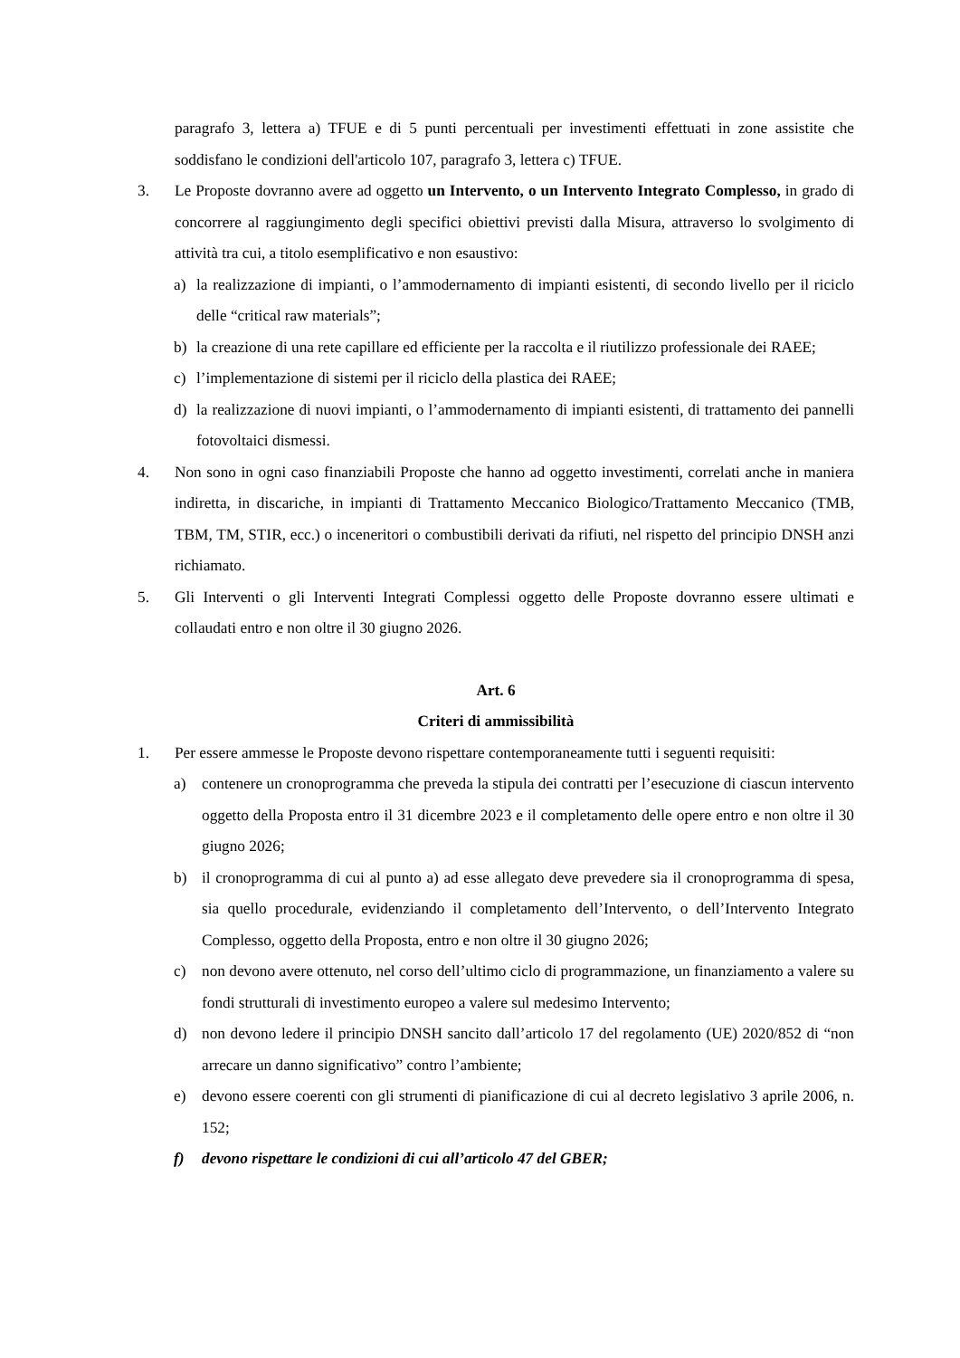paragrafo 3, lettera a) TFUE e di 5 punti percentuali per investimenti effettuati in zone assistite che soddisfano le condizioni dell'articolo 107, paragrafo 3, lettera c) TFUE.
3. Le Proposte dovranno avere ad oggetto un Intervento, o un Intervento Integrato Complesso, in grado di concorrere al raggiungimento degli specifici obiettivi previsti dalla Misura, attraverso lo svolgimento di attività tra cui, a titolo esemplificativo e non esaustivo:
a) la realizzazione di impianti, o l’ammodernamento di impianti esistenti, di secondo livello per il riciclo delle “critical raw materials”;
b) la creazione di una rete capillare ed efficiente per la raccolta e il riutilizzo professionale dei RAEE;
c) l’implementazione di sistemi per il riciclo della plastica dei RAEE;
d) la realizzazione di nuovi impianti, o l’ammodernamento di impianti esistenti, di trattamento dei pannelli fotovoltaici dismessi.
4. Non sono in ogni caso finanziabili Proposte che hanno ad oggetto investimenti, correlati anche in maniera indiretta, in discariche, in impianti di Trattamento Meccanico Biologico/Trattamento Meccanico (TMB, TBM, TM, STIR, ecc.) o inceneritori o combustibili derivati da rifiuti, nel rispetto del principio DNSH anzi richiamato.
5. Gli Interventi o gli Interventi Integrati Complessi oggetto delle Proposte dovranno essere ultimati e collaudati entro e non oltre il 30 giugno 2026.
Art. 6
Criteri di ammissibilità
1. Per essere ammesse le Proposte devono rispettare contemporaneamente tutti i seguenti requisiti:
a) contenere un cronoprogramma che preveda la stipula dei contratti per l’esecuzione di ciascun intervento oggetto della Proposta entro il 31 dicembre 2023 e il completamento delle opere entro e non oltre il 30 giugno 2026;
b) il cronoprogramma di cui al punto a) ad esse allegato deve prevedere sia il cronoprogramma di spesa, sia quello procedurale, evidenziando il completamento dell’Intervento, o dell’Intervento Integrato Complesso, oggetto della Proposta, entro e non oltre il 30 giugno 2026;
c) non devono avere ottenuto, nel corso dell’ultimo ciclo di programmazione, un finanziamento a valere su fondi strutturali di investimento europeo a valere sul medesimo Intervento;
d) non devono ledere il principio DNSH sancito dall’articolo 17 del regolamento (UE) 2020/852 di “non arrecare un danno significativo” contro l’ambiente;
e) devono essere coerenti con gli strumenti di pianificazione di cui al decreto legislativo 3 aprile 2006, n. 152;
f) devono rispettare le condizioni di cui all’articolo 47 del GBER;